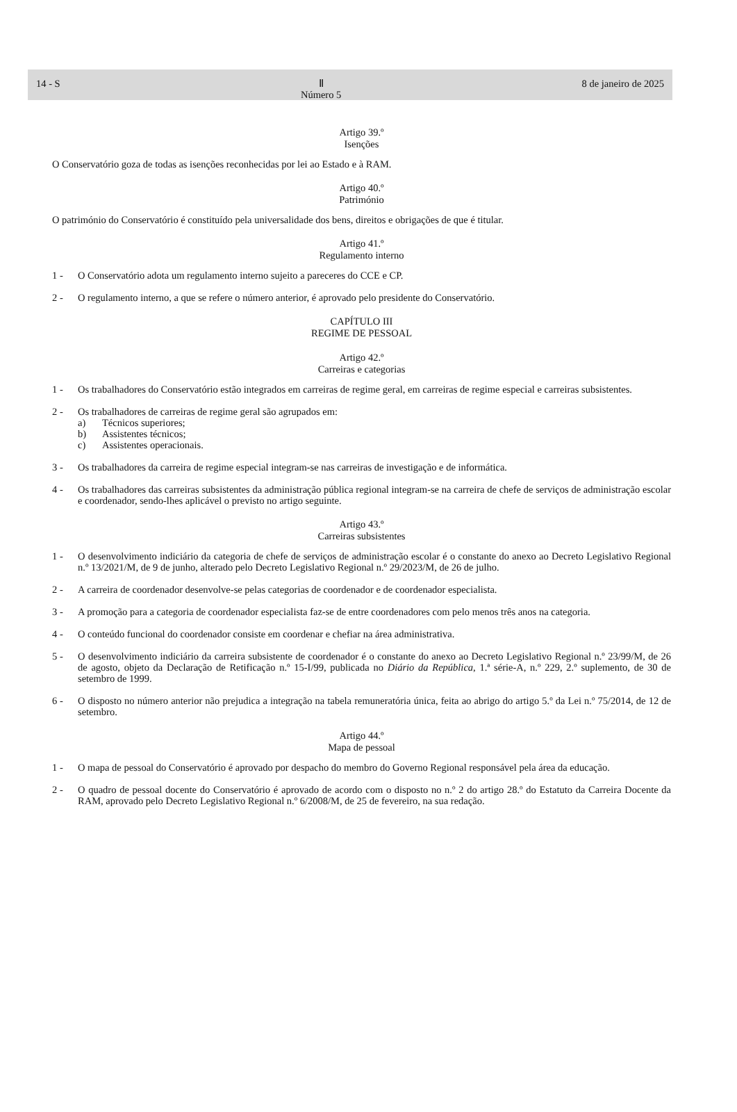14 - S Ⅱ
Número 5 8 de janeiro de 2025
Artigo 39.º
Isenções
O Conservatório goza de todas as isenções reconhecidas por lei ao Estado e à RAM.
Artigo 40.º
Património
O património do Conservatório é constituído pela universalidade dos bens, direitos e obrigações de que é titular.
Artigo 41.º
Regulamento interno
1 - O Conservatório adota um regulamento interno sujeito a pareceres do CCE e CP.
2 - O regulamento interno, a que se refere o número anterior, é aprovado pelo presidente do Conservatório.
CAPÍTULO III
REGIME DE PESSOAL
Artigo 42.º
Carreiras e categorias
1 - Os trabalhadores do Conservatório estão integrados em carreiras de regime geral, em carreiras de regime especial e carreiras subsistentes.
2 - Os trabalhadores de carreiras de regime geral são agrupados em:
a) Técnicos superiores;
b) Assistentes técnicos;
c) Assistentes operacionais.
3 - Os trabalhadores da carreira de regime especial integram-se nas carreiras de investigação e de informática.
4 - Os trabalhadores das carreiras subsistentes da administração pública regional integram-se na carreira de chefe de serviços de administração escolar e coordenador, sendo-lhes aplicável o previsto no artigo seguinte.
Artigo 43.º
Carreiras subsistentes
1 - O desenvolvimento indiciário da categoria de chefe de serviços de administração escolar é o constante do anexo ao Decreto Legislativo Regional n.º 13/2021/M, de 9 de junho, alterado pelo Decreto Legislativo Regional n.º 29/2023/M, de 26 de julho.
2 - A carreira de coordenador desenvolve-se pelas categorias de coordenador e de coordenador especialista.
3 - A promoção para a categoria de coordenador especialista faz-se de entre coordenadores com pelo menos três anos na categoria.
4 - O conteúdo funcional do coordenador consiste em coordenar e chefiar na área administrativa.
5 - O desenvolvimento indiciário da carreira subsistente de coordenador é o constante do anexo ao Decreto Legislativo Regional n.º 23/99/M, de 26 de agosto, objeto da Declaração de Retificação n.º 15-I/99, publicada no Diário da República, 1.ª série-A, n.º 229, 2.º suplemento, de 30 de setembro de 1999.
6 - O disposto no número anterior não prejudica a integração na tabela remuneratória única, feita ao abrigo do artigo 5.º da Lei n.º 75/2014, de 12 de setembro.
Artigo 44.º
Mapa de pessoal
1 - O mapa de pessoal do Conservatório é aprovado por despacho do membro do Governo Regional responsável pela área da educação.
2 - O quadro de pessoal docente do Conservatório é aprovado de acordo com o disposto no n.º 2 do artigo 28.º do Estatuto da Carreira Docente da RAM, aprovado pelo Decreto Legislativo Regional n.º 6/2008/M, de 25 de fevereiro, na sua redação.